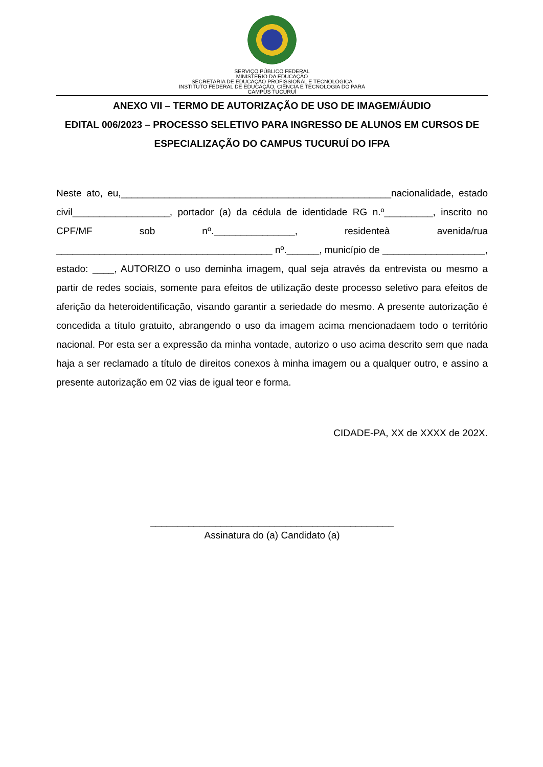SERVIÇO PÚBLICO FEDERAL
MINISTÉRIO DA EDUCAÇÃO
SECRETARIA DE EDUCAÇÃO PROFISSIONAL E TECNOLÓGICA
INSTITUTO FEDERAL DE EDUCAÇÃO, CIÊNCIA E TECNOLOGIA DO PARÁ
CAMPUS TUCURUÍ
ANEXO VII – TERMO DE AUTORIZAÇÃO DE USO DE IMAGEM/ÁUDIO
EDITAL 006/2023 – PROCESSO SELETIVO PARA INGRESSO DE ALUNOS EM CURSOS DE ESPECIALIZAÇÃO DO CAMPUS TUCURUÍ DO IFPA
Neste ato, eu,__________________________________________________nacionalidade, estado civil__________________, portador (a) da cédula de identidade RG n.º_________, inscrito no CPF/MF sob nº._______________, residenteà avenida/rua ________________________________________ nº.______, município de ___________________, estado: ____, AUTORIZO o uso deminha imagem, qual seja através da entrevista ou mesmo a partir de redes sociais, somente para efeitos de utilização deste processo seletivo para efeitos de aferição da heteroidentificação, visando garantir a seriedade do mesmo. A presente autorização é concedida a título gratuito, abrangendo o uso da imagem acima mencionadaem todo o território nacional. Por esta ser a expressão da minha vontade, autorizo o uso acima descrito sem que nada haja a ser reclamado a título de direitos conexos à minha imagem ou a qualquer outro, e assino a presente autorização em 02 vias de igual teor e forma.
CIDADE-PA, XX de XXXX de 202X.
_____________________________________________
Assinatura do (a) Candidato (a)